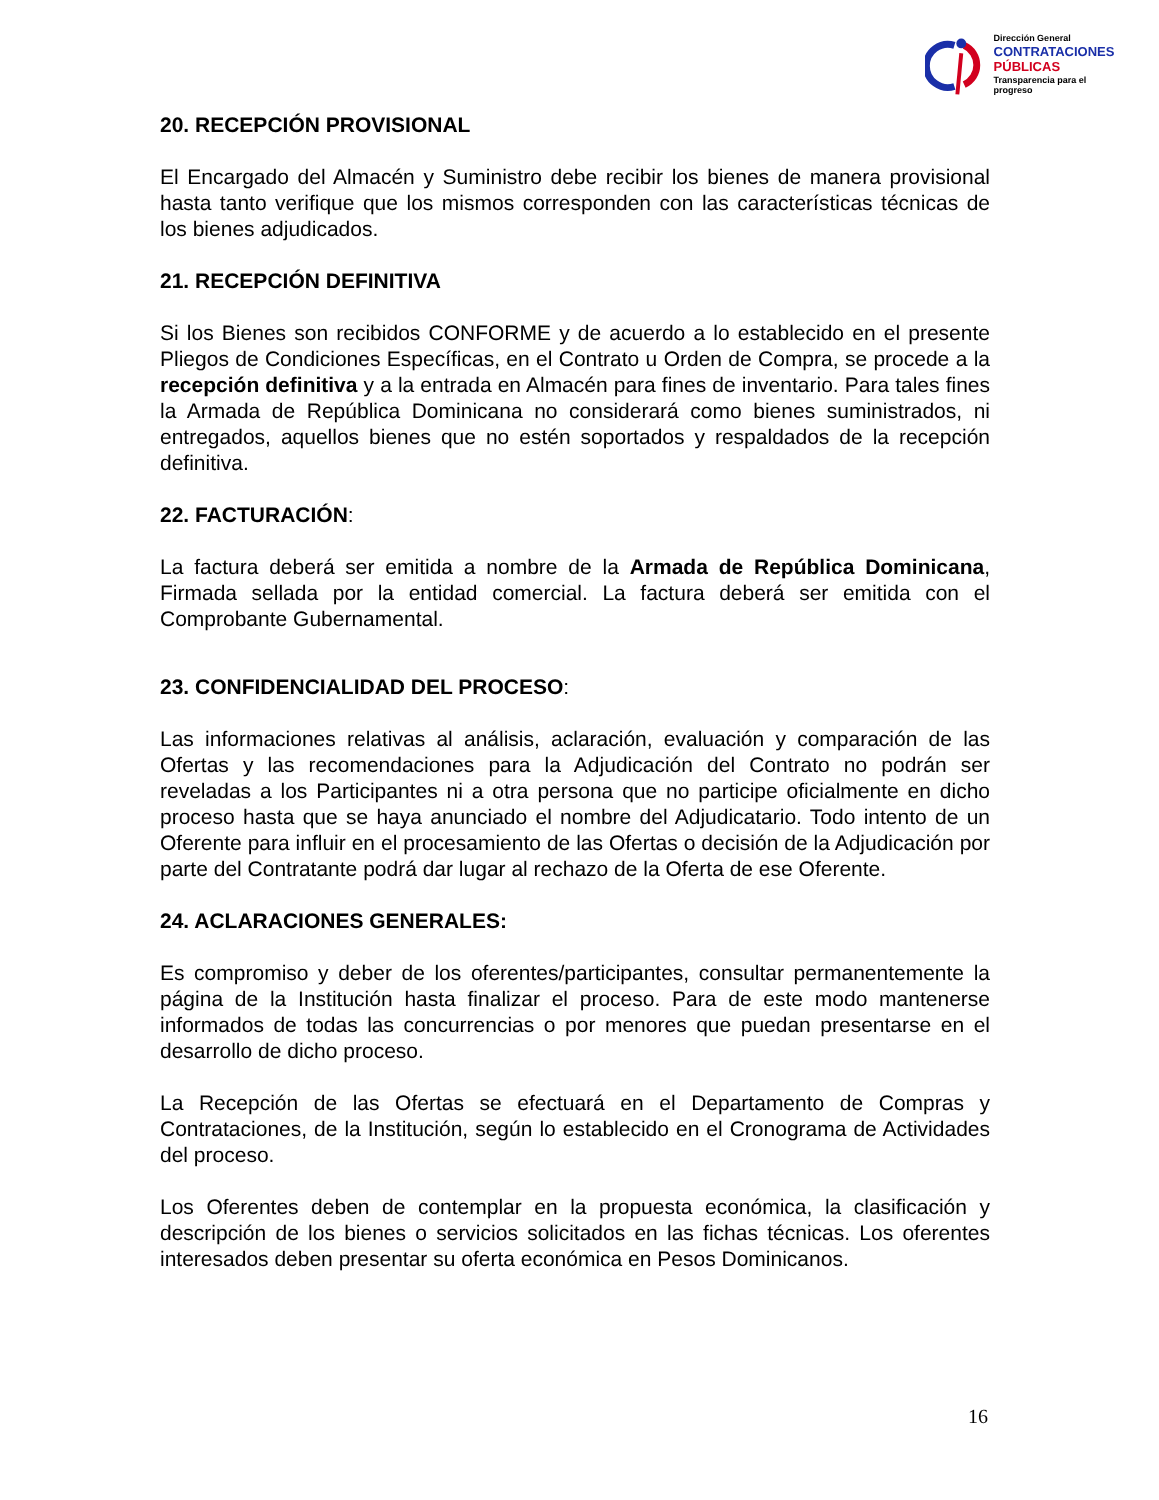Dirección General
CONTRATACIONES
PÚBLICAS
Transparencia para el progreso
20. RECEPCIÓN PROVISIONAL
El Encargado del Almacén y Suministro debe recibir los bienes de manera provisional hasta tanto verifique que los mismos corresponden con las características técnicas de los bienes adjudicados.
21. RECEPCIÓN DEFINITIVA
Si los Bienes son recibidos CONFORME y de acuerdo a lo establecido en el presente Pliegos de Condiciones Específicas, en el Contrato u Orden de Compra, se procede a la recepción definitiva y a la entrada en Almacén para fines de inventario. Para tales fines la Armada de República Dominicana no considerará como bienes suministrados, ni entregados, aquellos bienes que no estén soportados y respaldados de la recepción definitiva.
22. FACTURACIÓN:
La factura deberá ser emitida a nombre de la Armada de República Dominicana, Firmada sellada por la entidad comercial. La factura deberá ser emitida con el Comprobante Gubernamental.
23. CONFIDENCIALIDAD DEL PROCESO:
Las informaciones relativas al análisis, aclaración, evaluación y comparación de las Ofertas y las recomendaciones para la Adjudicación del Contrato no podrán ser reveladas a los Participantes ni a otra persona que no participe oficialmente en dicho proceso hasta que se haya anunciado el nombre del Adjudicatario. Todo intento de un Oferente para influir en el procesamiento de las Ofertas o decisión de la Adjudicación por parte del Contratante podrá dar lugar al rechazo de la Oferta de ese Oferente.
24. ACLARACIONES GENERALES:
Es compromiso y deber de los oferentes/participantes, consultar permanentemente la página de la Institución hasta finalizar el proceso. Para de este modo mantenerse informados de todas las concurrencias o por menores que puedan presentarse en el desarrollo de dicho proceso.
La Recepción de las Ofertas se efectuará en el Departamento de Compras y Contrataciones, de la Institución, según lo establecido en el Cronograma de Actividades del proceso.
Los Oferentes deben de contemplar en la propuesta económica, la clasificación y descripción de los bienes o servicios solicitados en las fichas técnicas. Los oferentes interesados deben presentar su oferta económica en Pesos Dominicanos.
16